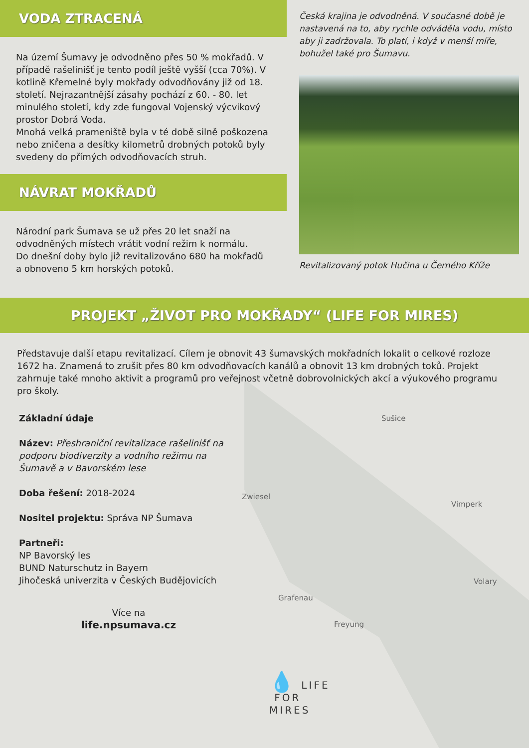VODA ZTRACENÁ
Na území Šumavy je odvodněno přes 50 % mokřadů. V případě rašelinišť je tento podíl ještě vyšší (cca 70%). V kotlině Křemelné byly mokřady odvodňovány již od 18. století. Nejrazantnější zásahy pochází z 60. - 80. let minulého století, kdy zde fungoval Vojenský výcvikový prostor Dobrá Voda.
Mnohá velká prameniště byla v té době silně poškozena nebo zničena a desítky kilometrů drobných potoků byly svedeny do přímých odvodňovacích struh.
NÁVRAT MOKŘADŮ
Národní park Šumava se už přes 20 let snaží na odvodněných místech vrátit vodní režim k normálu.
Do dnešní doby bylo již revitalizováno 680 ha mokřadů a obnoveno 5 km horských potoků.
Česká krajina je odvodněná. V současné době je nastavená na to, aby rychle odváděla vodu, místo aby ji zadržovala. To platí, i když v menší míře, bohužel také pro Šumavu.
Revitalizovaný potok Hučina u Černého Kříže
PROJEKT „ŽIVOT PRO MOKŘADY“ (LIFE FOR MIRES)
Představuje další etapu revitalizací. Cílem je obnovit 43 šumavských mokřadních lokalit o celkové rozloze 1672 ha. Znamená to zrušit přes 80 km odvodňovacích kanálů a obnovit 13 km drobných toků. Projekt zahrnuje také mnoho aktivit a programů pro veřejnost včetně dobrovolnických akcí a výukového programu pro školy.
Základní údaje
Název: Přeshraniční revitalizace rašelinišť na podporu biodiverzity a vodního režimu na Šumavě a v Bavorském lese
Doba řešení: 2018-2024
Nositel projektu: Správa NP Šumava
Partneři:
NP Bavorský les
BUND Naturschutz in Bayern
Jihočeská univerzita v Českých Budějovicích
Více na
life.npsumava.cz
Sušice
Zwiesel
Vimperk
Volary
Grafenau
Freyung
💧 LIFE
FOR
MIRES